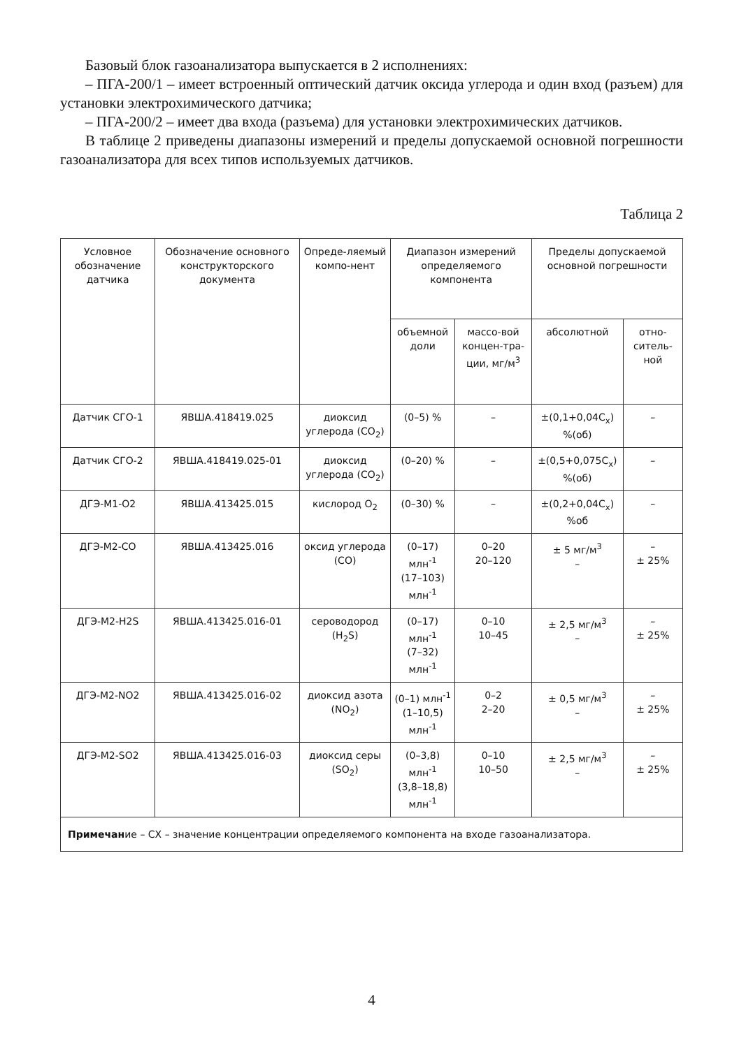Базовый блок газоанализатора выпускается в 2 исполнениях:
– ПГА-200/1 – имеет встроенный оптический датчик оксида углерода и один вход (разъем) для установки электрохимического датчика;
– ПГА-200/2 – имеет два входа (разъема) для установки электрохимических датчиков.
В таблице 2 приведены диапазоны измерений и пределы допускаемой основной погрешности газоанализатора для всех типов используемых датчиков.
Таблица 2
| Условное обозначение датчика | Обозначение основного конструкторского документа | Опреде-­ляемый компо-нент | Диапазон измерений определяемого компонента | | Пределы допускаемой основной погрешности | |
| --- | --- | --- | --- | --- | --- | --- |
| | | | объемной доли | массо-вой концен-тра-ции, мг/м<sup>3</sup> | абсолютной | отно-ситель-ной |
| Датчик СГО-1 | ЯВША.418419.025 | диоксид углерода (CO<sub>2</sub>) | (0–5) % | – | ±(0,1+0,04C<sub>x</sub>) %(об) | – |
| Датчик СГО-2 | ЯВША.418419.025-01 | диоксид углерода (CO<sub>2</sub>) | (0–20) % | – | ±(0,5+0,075C<sub>x</sub>) %(об) | – |
| ДГЭ-М1-О2 | ЯВША.413425.015 | кислород O<sub>2</sub> | (0–30) % | – | ±(0,2+0,04C<sub>x</sub>) %об | – |
| ДГЭ-М2-СО | ЯВША.413425.016 | оксид углерода (CO) | (0–17) млн<sup>-1</sup> (17–103) млн<sup>-1</sup> | 0–20 20–120 | ± 5 мг/м<sup>3</sup> – | – ± 25% |
| ДГЭ-М2-H2S | ЯВША.413425.016-01 | сероводород (H<sub>2</sub>S) | (0–17) млн<sup>-1</sup> (7–32) млн<sup>-1</sup> | 0–10 10–45 | ± 2,5 мг/м<sup>3</sup> – | – ± 25% |
| ДГЭ-М2-NO2 | ЯВША.413425.016-02 | диоксид азота (NO<sub>2</sub>) | (0–1) млн<sup>-1</sup> (1–10,5) млн<sup>-1</sup> | 0–2 2–20 | ± 0,5 мг/м<sup>3</sup> – | – ± 25% |
| ДГЭ-М2-SO2 | ЯВША.413425.016-03 | диоксид серы (SO<sub>2</sub>) | (0–3,8) млн<sup>-1</sup> (3,8–18,8) млн<sup>-1</sup> | 0–10 10–50 | ± 2,5 мг/м<sup>3</sup> – | – ± 25% |
| Примечан ие – СХ – значение концентрации определяемого компонента на входе газоанализатора. | | | | | | |
4